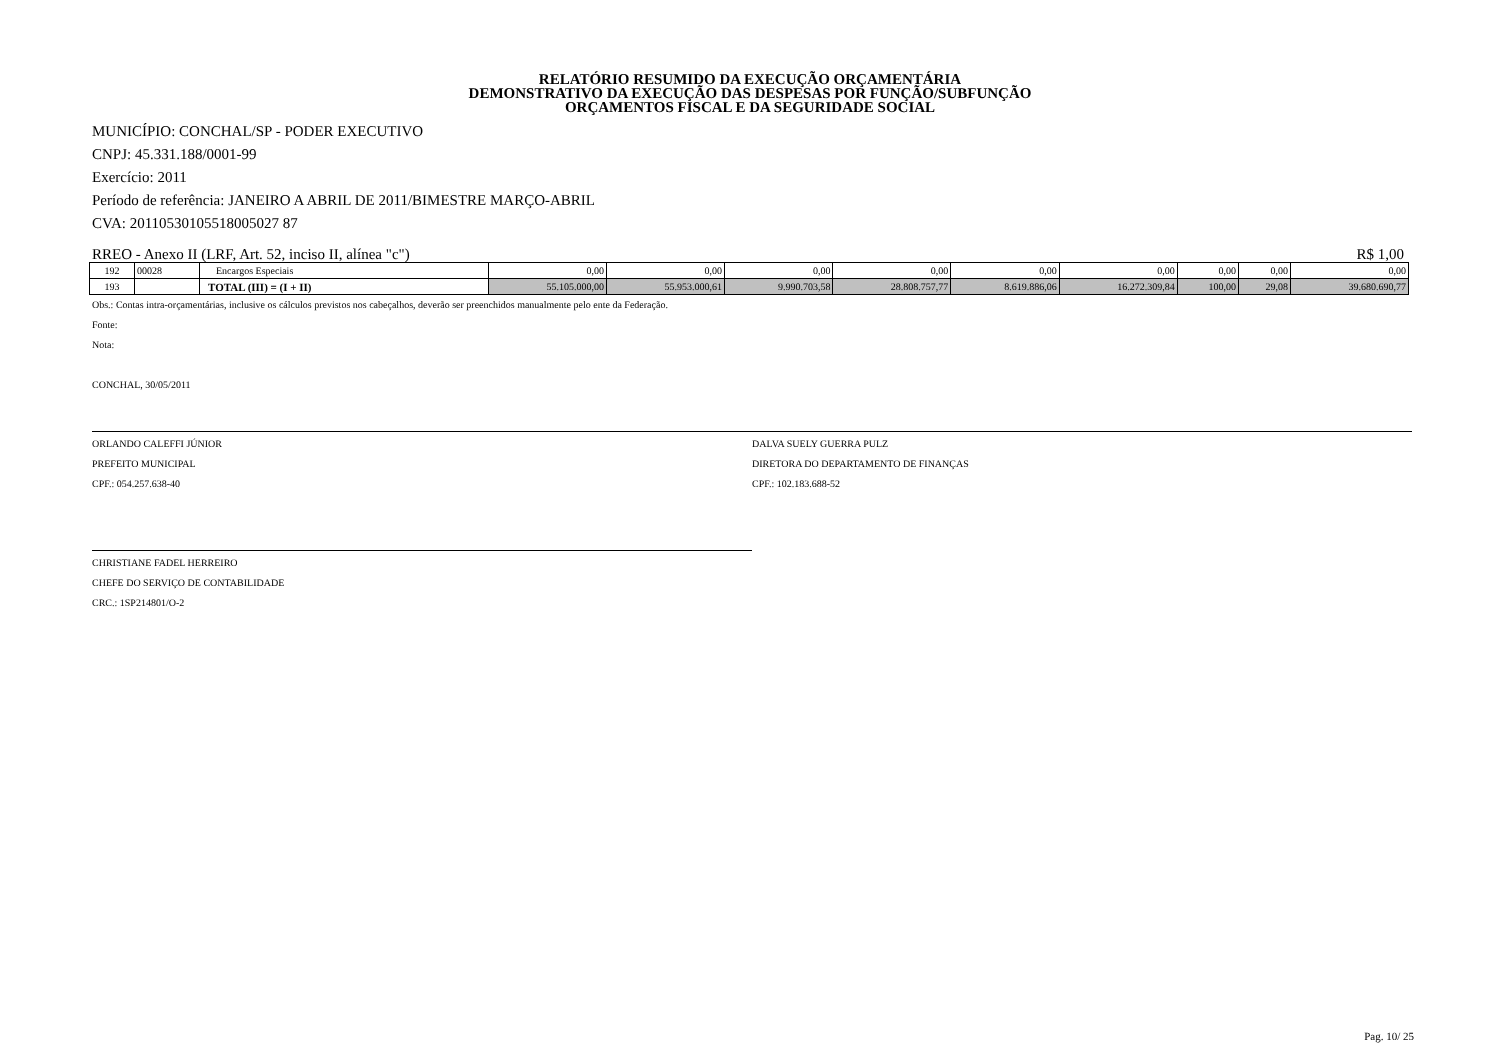RELATÓRIO RESUMIDO DA EXECUÇÃO ORÇAMENTÁRIA
DEMONSTRATIVO DA EXECUÇÃO DAS DESPESAS POR FUNÇÃO/SUBFUNÇÃO
ORÇAMENTOS FISCAL E DA SEGURIDADE SOCIAL
MUNICÍPIO: CONCHAL/SP - PODER EXECUTIVO
CNPJ: 45.331.188/0001-99
Exercício: 2011
Período de referência: JANEIRO A ABRIL DE 2011/BIMESTRE MARÇO-ABRIL
CVA: 20110530105518005027 87
RREO - Anexo II (LRF, Art. 52, inciso II, alínea "c") R$ 1,00
| 192 | 00028 | Encargos Especiais | 0,00 | 0,00 | 0,00 | 0,00 | 0,00 | 0,00 | 0,00 | 0,00 | 0,00 |
| 193 | | TOTAL (III) = (I + II) | 55.105.000,00 | 55.953.000,61 | 9.990.703,58 | 28.808.757,77 | 8.619.886,06 | 16.272.309,84 | 100,00 | 29,08 | 39.680.690,77 |
Obs.: Contas intra-orçamentárias, inclusive os cálculos previstos nos cabeçalhos, deverão ser preenchidos manualmente pelo ente da Federação.
Fonte:
Nota:
CONCHAL, 30/05/2011
ORLANDO CALEFFI JÚNIOR
PREFEITO MUNICIPAL
CPF.: 054.257.638-40
DALVA SUELY GUERRA PULZ
DIRETORA DO DEPARTAMENTO DE FINANÇAS
CPF.: 102.183.688-52
CHRISTIANE FADEL HERREIRO
CHEFE DO SERVIÇO DE CONTABILIDADE
CRC.: 1SP214801/O-2
Pag. 10/ 25